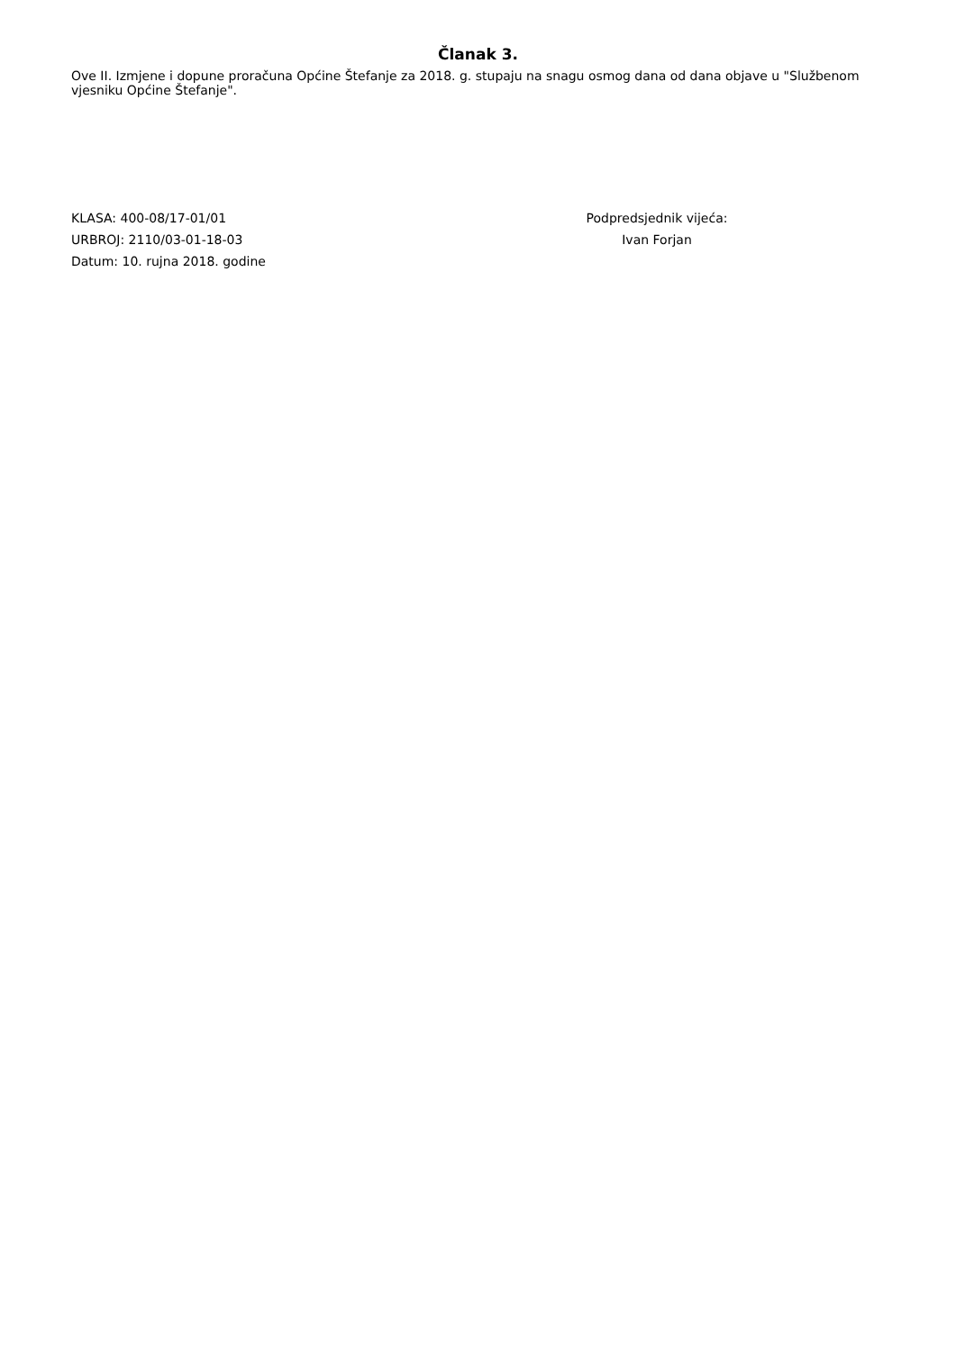Članak 3.
Ove II. Izmjene i dopune proračuna Općine Štefanje za 2018. g. stupaju na snagu osmog dana od dana objave u "Službenom vjesniku Općine Štefanje".
KLASA: 400-08/17-01/01
URBROJ: 2110/03-01-18-03
Datum: 10. rujna 2018. godine
Podpredsjednik vijeća:
Ivan Forjan